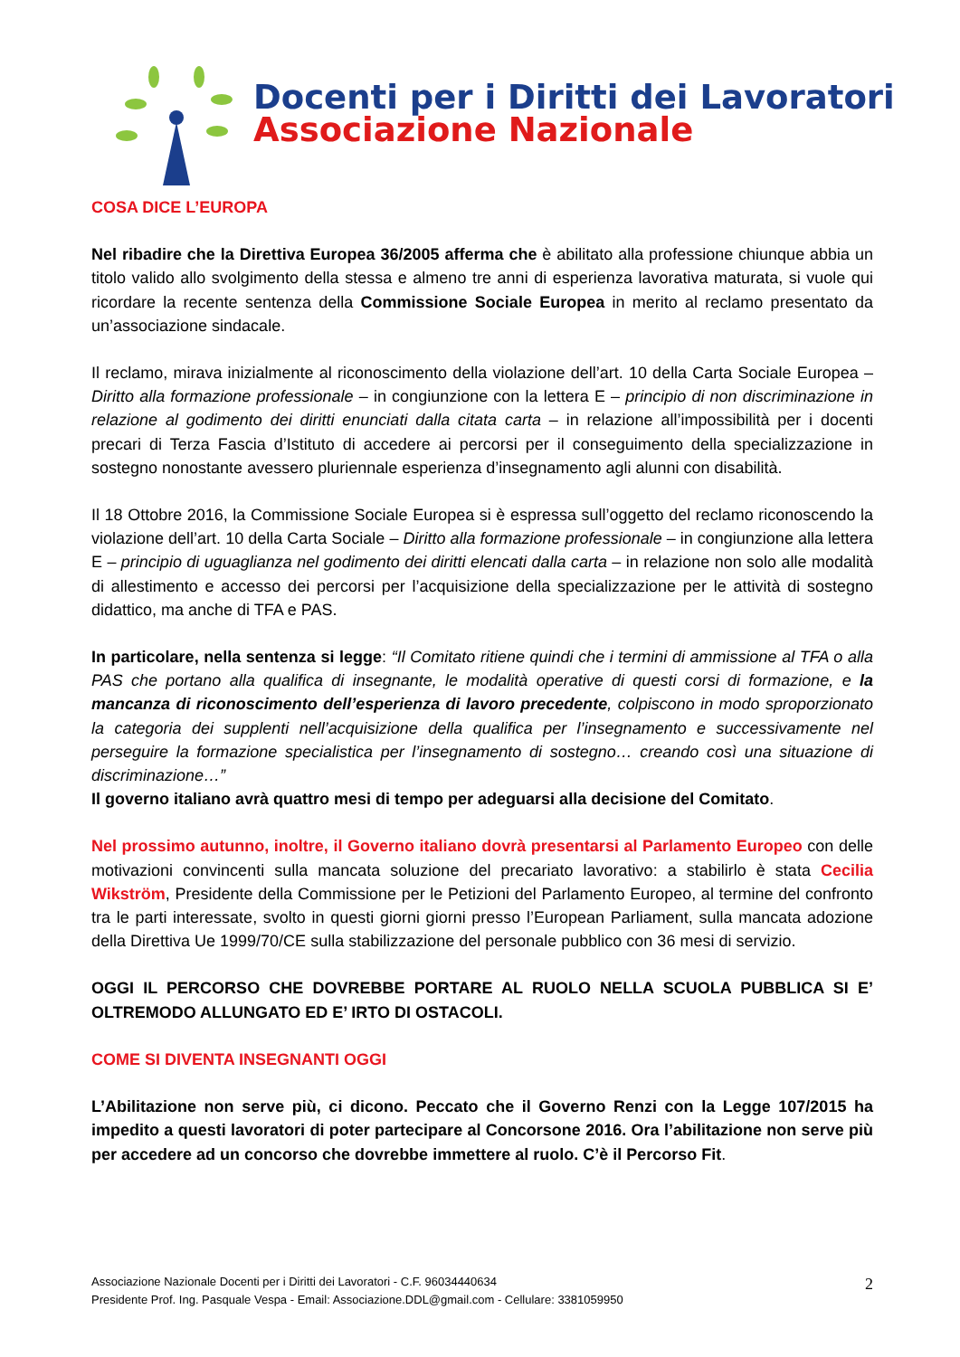Docenti per i Diritti dei Lavoratori
Associazione Nazionale
COSA DICE L’EUROPA
Nel ribadire che la Direttiva Europea 36/2005 afferma che è abilitato alla professione chiunque abbia un titolo valido allo svolgimento della stessa e almeno tre anni di esperienza lavorativa maturata, si vuole qui ricordare la recente sentenza della Commissione Sociale Europea in merito al reclamo presentato da un’associazione sindacale.
Il reclamo, mirava inizialmente al riconoscimento della violazione dell’art. 10 della Carta Sociale Europea – Diritto alla formazione professionale – in congiunzione con la lettera E – principio di non discriminazione in relazione al godimento dei diritti enunciati dalla citata carta – in relazione all’impossibilità per i docenti precari di Terza Fascia d’Istituto di accedere ai percorsi per il conseguimento della specializzazione in sostegno nonostante avessero pluriennale esperienza d’insegnamento agli alunni con disabilità.
Il 18 Ottobre 2016, la Commissione Sociale Europea si è espressa sull’oggetto del reclamo riconoscendo la violazione dell’art. 10 della Carta Sociale – Diritto alla formazione professionale – in congiunzione alla lettera E – principio di uguaglianza nel godimento dei diritti elencati dalla carta – in relazione non solo alle modalità di allestimento e accesso dei percorsi per l’acquisizione della specializzazione per le attività di sostegno didattico, ma anche di TFA e PAS.
In particolare, nella sentenza si legge: “Il Comitato ritiene quindi che i termini di ammissione al TFA o alla PAS che portano alla qualifica di insegnante, le modalità operative di questi corsi di formazione, e la mancanza di riconoscimento dell’esperienza di lavoro precedente, colpiscono in modo sproporzionato la categoria dei supplenti nell’acquisizione della qualifica per l’insegnamento e successivamente nel perseguire la formazione specialistica per l’insegnamento di sostegno… creando così una situazione di discriminazione…”
Il governo italiano avrà quattro mesi di tempo per adeguarsi alla decisione del Comitato.
Nel prossimo autunno, inoltre, il Governo italiano dovrà presentarsi al Parlamento Europeo con delle motivazioni convincenti sulla mancata soluzione del precariato lavorativo: a stabilirlo è stata Cecilia Wikström, Presidente della Commissione per le Petizioni del Parlamento Europeo, al termine del confronto tra le parti interessate, svolto in questi giorni giorni presso l’European Parliament, sulla mancata adozione della Direttiva Ue 1999/70/CE sulla stabilizzazione del personale pubblico con 36 mesi di servizio.
OGGI IL PERCORSO CHE DOVREBBE PORTARE AL RUOLO NELLA SCUOLA PUBBLICA SI E’ OLTREMODO ALLUNGATO ED E’ IRTO DI OSTACOLI.
COME SI DIVENTA INSEGNANTI OGGI
L’Abilitazione non serve più, ci dicono. Peccato che il Governo Renzi con la Legge 107/2015 ha impedito a questi lavoratori di poter partecipare al Concorsone 2016. Ora l’abilitazione non serve più per accedere ad un concorso che dovrebbe immettere al ruolo. C’è il Percorso Fit.
Associazione Nazionale Docenti per i Diritti dei Lavoratori - C.F. 96034440634
Presidente Prof. Ing. Pasquale Vespa - Email: Associazione.DDL@gmail.com - Cellulare: 3381059950
2